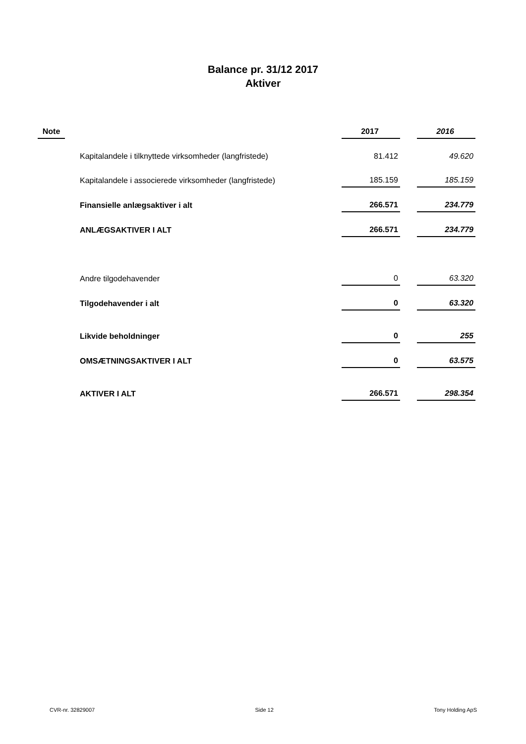Balance pr. 31/12 2017
Aktiver
| Note | | 2017 | | 2016 |
| --- | --- | --- | --- | --- |
| | Kapitalandele i tilknyttede virksomheder (langfristede) | 81.412 | | 49.620 |
| | Kapitalandele i associerede virksomheder (langfristede) | 185.159 | | 185.159 |
| | Finansielle anlægsaktiver i alt | 266.571 | | 234.779 |
| | ANLÆGSAKTIVER I ALT | 266.571 | | 234.779 |
| | Andre tilgodehavender | 0 | | 63.320 |
| | Tilgodehavender i alt | 0 | | 63.320 |
| | Likvide beholdninger | 0 | | 255 |
| | OMSÆTNINGSAKTIVER I ALT | 0 | | 63.575 |
| | AKTIVER I ALT | 266.571 | | 298.354 |
CVR-nr. 32829007 Side 12 Tony Holding ApS